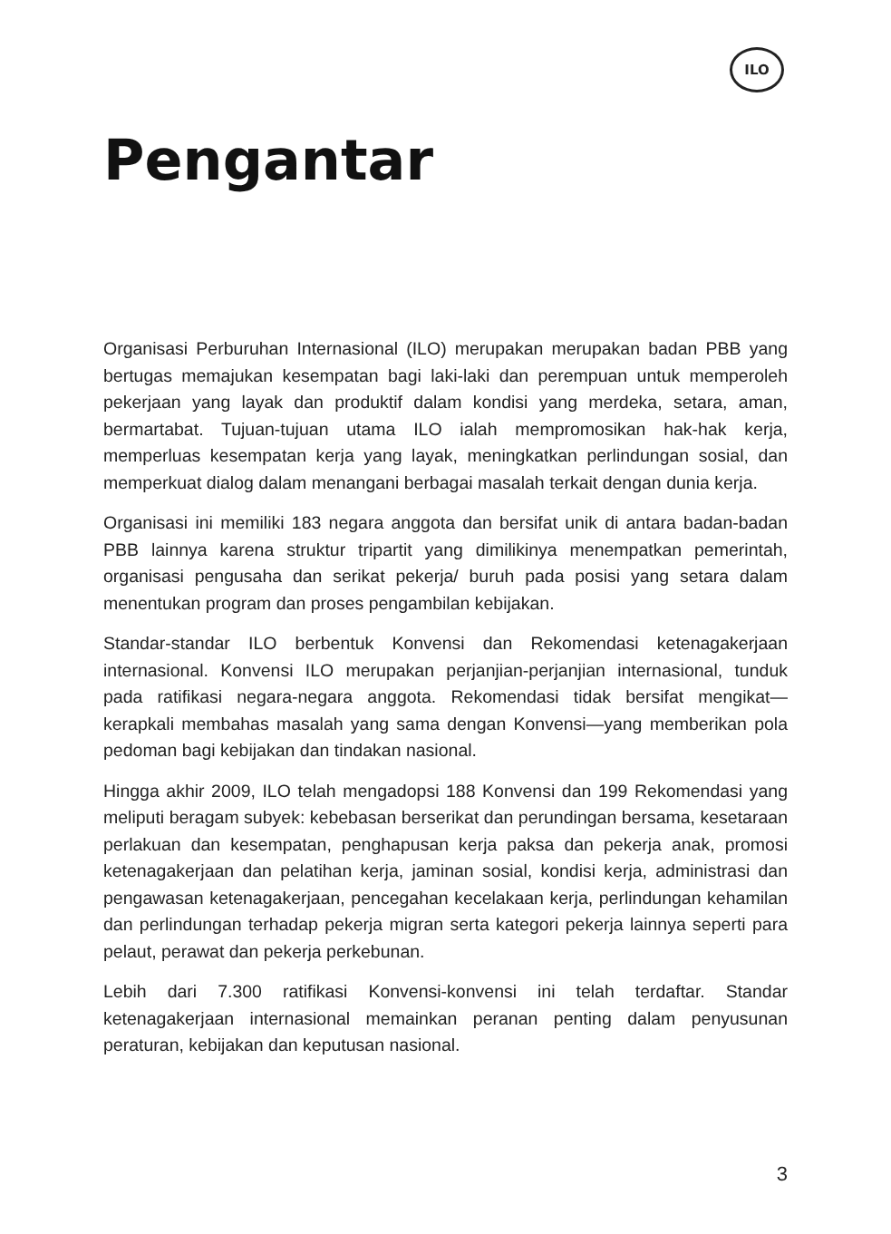ILO
Pengantar
Organisasi Perburuhan Internasional (ILO) merupakan merupakan badan PBB yang bertugas memajukan kesempatan bagi laki-laki dan perempuan untuk memperoleh pekerjaan yang layak dan produktif dalam kondisi yang merdeka, setara, aman, bermartabat. Tujuan-tujuan utama ILO ialah mempromosikan hak-hak kerja, memperluas kesempatan kerja yang layak, meningkatkan perlindungan sosial, dan memperkuat dialog dalam menangani berbagai masalah terkait dengan dunia kerja.
Organisasi ini memiliki 183 negara anggota dan bersifat unik di antara badan-badan PBB lainnya karena struktur tripartit yang dimilikinya menempatkan pemerintah, organisasi pengusaha dan serikat pekerja/ buruh pada posisi yang setara dalam menentukan program dan proses pengambilan kebijakan.
Standar-standar ILO berbentuk Konvensi dan Rekomendasi ketenagakerjaan internasional. Konvensi ILO merupakan perjanjian-perjanjian internasional, tunduk pada ratifikasi negara-negara anggota. Rekomendasi tidak bersifat mengikat—kerapkali membahas masalah yang sama dengan Konvensi—yang memberikan pola pedoman bagi kebijakan dan tindakan nasional.
Hingga akhir 2009, ILO telah mengadopsi 188 Konvensi dan 199 Rekomendasi yang meliputi beragam subyek: kebebasan berserikat dan perundingan bersama, kesetaraan perlakuan dan kesempatan, penghapusan kerja paksa dan pekerja anak, promosi ketenagakerjaan dan pelatihan kerja, jaminan sosial, kondisi kerja, administrasi dan pengawasan ketenagakerjaan, pencegahan kecelakaan kerja, perlindungan kehamilan dan perlindungan terhadap pekerja migran serta kategori pekerja lainnya seperti para pelaut, perawat dan pekerja perkebunan.
Lebih dari 7.300 ratifikasi Konvensi-konvensi ini telah terdaftar. Standar ketenagakerjaan internasional memainkan peranan penting dalam penyusunan peraturan, kebijakan dan keputusan nasional.
3